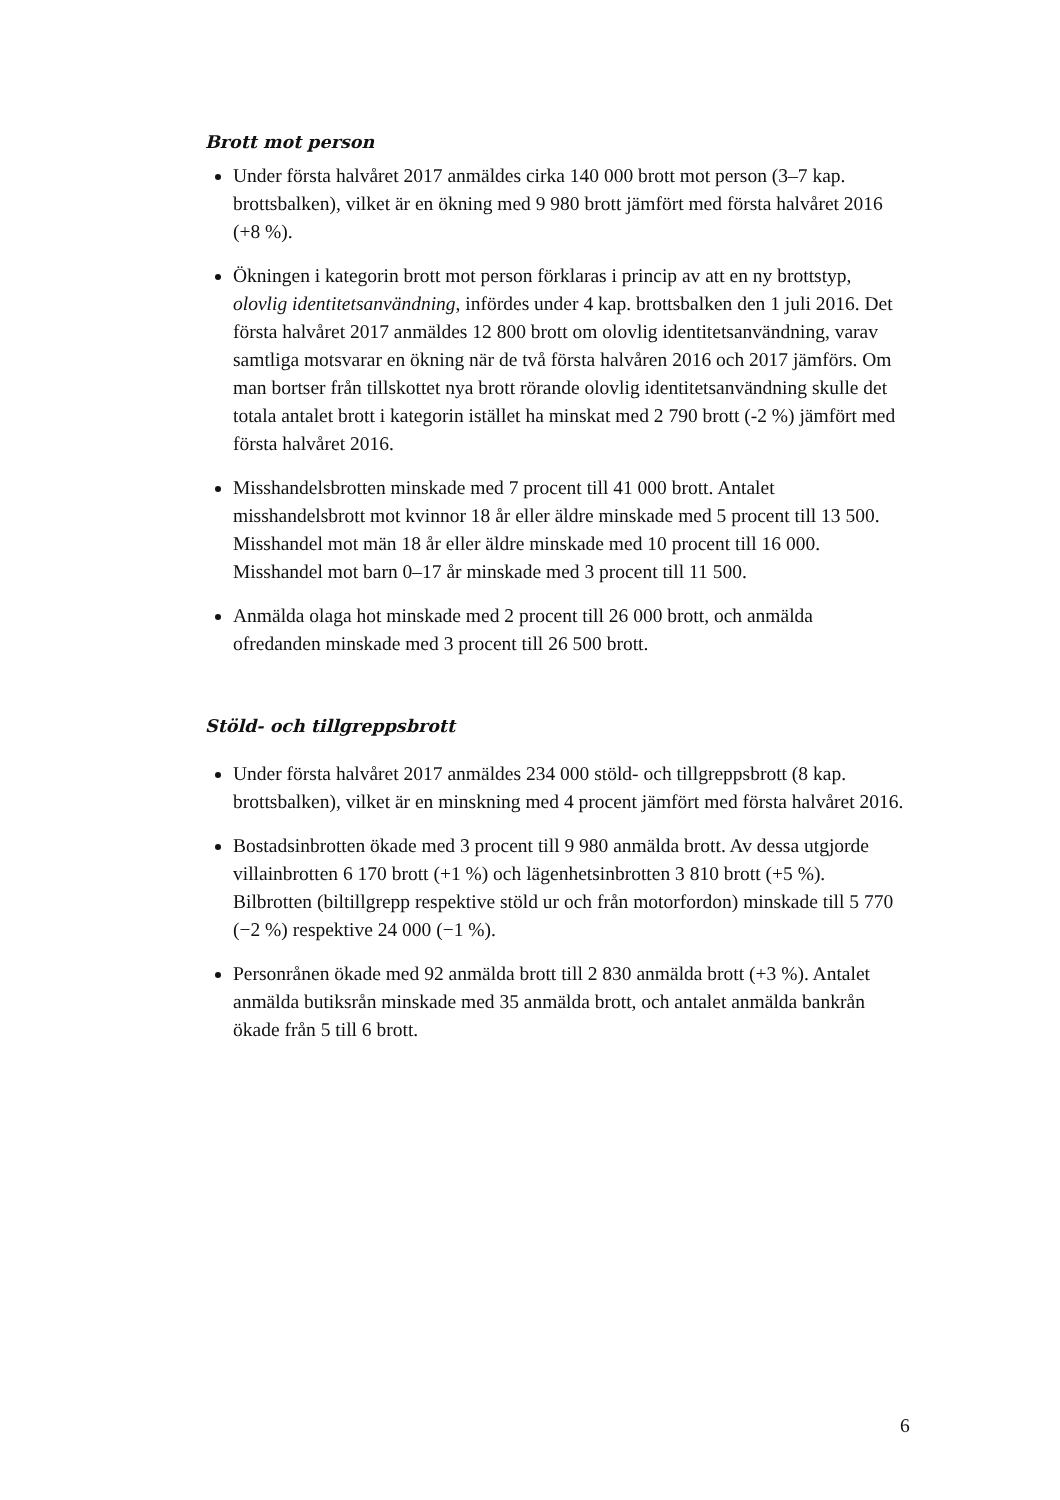Brott mot person
Under första halvåret 2017 anmäldes cirka 140 000 brott mot person (3–7 kap. brottsbalken), vilket är en ökning med 9 980 brott jämfört med första halvåret 2016 (+8 %).
Ökningen i kategorin brott mot person förklaras i princip av att en ny brottstyp, olovlig identitetsanvändning, infördes under 4 kap. brottsbalken den 1 juli 2016. Det första halvåret 2017 anmäldes 12 800 brott om olovlig identitetsanvändning, varav samtliga motsvarar en ökning när de två första halvåren 2016 och 2017 jämförs. Om man bortser från tillskottet nya brott rörande olovlig identitetsanvändning skulle det totala antalet brott i kategorin istället ha minskat med 2 790 brott (-2 %) jämfört med första halvåret 2016.
Misshandelsbrotten minskade med 7 procent till 41 000 brott. Antalet misshandelsbrott mot kvinnor 18 år eller äldre minskade med 5 procent till 13 500. Misshandel mot män 18 år eller äldre minskade med 10 procent till 16 000. Misshandel mot barn 0–17 år minskade med 3 procent till 11 500.
Anmälda olaga hot minskade med 2 procent till 26 000 brott, och anmälda ofredanden minskade med 3 procent till 26 500 brott.
Stöld- och tillgreppsbrott
Under första halvåret 2017 anmäldes 234 000 stöld- och tillgreppsbrott (8 kap. brottsbalken), vilket är en minskning med 4 procent jämfört med första halvåret 2016.
Bostadsinbrotten ökade med 3 procent till 9 980 anmälda brott. Av dessa utgjorde villainbrotten 6 170 brott (+1 %) och lägenhetsinbrotten 3 810 brott (+5 %). Bilbrotten (biltillgrepp respektive stöld ur och från motorfordon) minskade till 5 770 (−2 %) respektive 24 000 (−1 %).
Personrånen ökade med 92 anmälda brott till 2 830 anmälda brott (+3 %). Antalet anmälda butiksrån minskade med 35 anmälda brott, och antalet anmälda bankrån ökade från 5 till 6 brott.
6